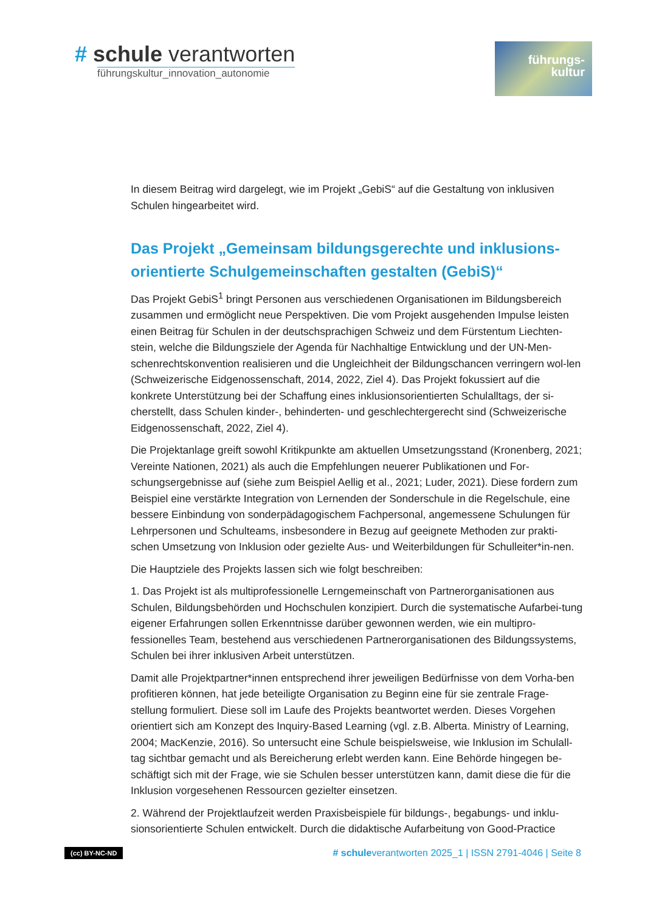# schule verantworten
führungskultur_innovation_autonomie
führungs-
kultur
In diesem Beitrag wird dargelegt, wie im Projekt „GebiS“ auf die Gestaltung von inklusiven Schulen hingearbeitet wird.
Das Projekt „Gemeinsam bildungsgerechte und inklusions-orientierte Schulgemeinschaften gestalten (GebiS)“
Das Projekt GebiS<sup>1</sup> bringt Personen aus verschiedenen Organisationen im Bildungsbereich zusammen und ermöglicht neue Perspektiven. Die vom Projekt ausgehenden Impulse leisten einen Beitrag für Schulen in der deutschsprachigen Schweiz und dem Fürstentum Liechten-stein, welche die Bildungsziele der Agenda für Nachhaltige Entwicklung und der UN-Men-schenrechtskonvention realisieren und die Ungleichheit der Bildungschancen verringern wol-len (Schweizerische Eidgenossenschaft, 2014, 2022, Ziel 4). Das Projekt fokussiert auf die konkrete Unterstützung bei der Schaffung eines inklusionsorientierten Schulalltags, der si-cherstellt, dass Schulen kinder-, behinderten- und geschlechtergerecht sind (Schweizerische Eidgenossenschaft, 2022, Ziel 4).
Die Projektanlage greift sowohl Kritikpunkte am aktuellen Umsetzungsstand (Kronenberg, 2021; Vereinte Nationen, 2021) als auch die Empfehlungen neuerer Publikationen und For-schungsergebnisse auf (siehe zum Beispiel Aellig et al., 2021; Luder, 2021). Diese fordern zum Beispiel eine verstärkte Integration von Lernenden der Sonderschule in die Regelschule, eine bessere Einbindung von sonderpädagogischem Fachpersonal, angemessene Schulungen für Lehrpersonen und Schulteams, insbesondere in Bezug auf geeignete Methoden zur prakti-schen Umsetzung von Inklusion oder gezielte Aus- und Weiterbildungen für Schulleiter*in-nen.
Die Hauptziele des Projekts lassen sich wie folgt beschreiben:
1. Das Projekt ist als multiprofessionelle Lerngemeinschaft von Partnerorganisationen aus Schulen, Bildungsbehörden und Hochschulen konzipiert. Durch die systematische Aufarbei-tung eigener Erfahrungen sollen Erkenntnisse darüber gewonnen werden, wie ein multipro-fessionelles Team, bestehend aus verschiedenen Partnerorganisationen des Bildungssystems, Schulen bei ihrer inklusiven Arbeit unterstützen.
Damit alle Projektpartner*innen entsprechend ihrer jeweiligen Bedürfnisse von dem Vorha-ben profitieren können, hat jede beteiligte Organisation zu Beginn eine für sie zentrale Frage-stellung formuliert. Diese soll im Laufe des Projekts beantwortet werden. Dieses Vorgehen orientiert sich am Konzept des Inquiry-Based Learning (vgl. z.B. Alberta. Ministry of Learning, 2004; MacKenzie, 2016). So untersucht eine Schule beispielsweise, wie Inklusion im Schulall-tag sichtbar gemacht und als Bereicherung erlebt werden kann. Eine Behörde hingegen be-schäftigt sich mit der Frage, wie sie Schulen besser unterstützen kann, damit diese die für die Inklusion vorgesehenen Ressourcen gezielter einsetzen.
2. Während der Projektlaufzeit werden Praxisbeispiele für bildungs-, begabungs- und inklu-sionsorientierte Schulen entwickelt. Durch die didaktische Aufarbeitung von Good-Practice
(cc) BY-NC-ND # schuleverantworten 2025_1 | ISSN 2791-4046 | Seite 8